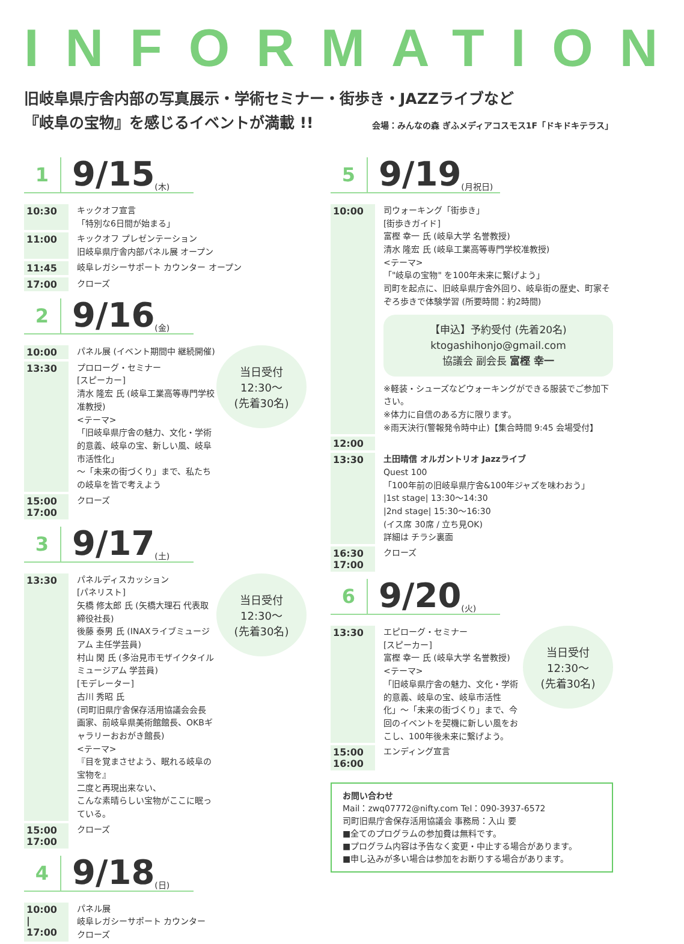INFORMATION
旧岐阜県庁舎内部の写真展示・学術セミナー・街歩き・JAZZライブなど
『岐阜の宝物』を感じるイベントが満載 !! 会場：みんなの森 ぎふメディアコスモス1F「ドキドキテラス」
1
9/15
(木)
10:30
キックオフ宣言
「特別な6日間が始まる」
11:00
キックオフ プレゼンテーション
旧岐阜県庁舎内部パネル展 オープン
11:45
岐阜レガシーサポート カウンター オープン
17:00
クローズ
2
9/16
(金)
当日受付
12:30〜
(先着30名)
10:00
パネル展 (イベント期間中 継続開催)
13:30
プロローグ・セミナー
[スピーカー]
清水 隆宏 氏 (岐阜工業高等専門学校准教授)
<テーマ>
「旧岐阜県庁舎の魅力、文化・学術的意義、岐阜の宝、新しい風、岐阜市活性化」
〜「未来の街づくり」まで、私たちの岐阜を皆で考えよう
15:00
17:00
クローズ
3
9/17
(土)
当日受付
12:30〜
(先着30名)
13:30
パネルディスカッション
[パネリスト]
矢橋 修太郎 氏 (矢橋大理石 代表取締役社長)
後藤 泰男 氏 (INAXライブミュージアム 主任学芸員)
村山 閑 氏 (多治見市モザイクタイルミュージアム 学芸員)
[モデレーター]
古川 秀昭 氏
(司町旧県庁舎保存活用協議会会長 画家、前岐阜県美術館館長、OKBギャラリーおおがき館長)
<テーマ>
『目を覚まさせよう、眠れる岐阜の宝物を』
二度と再現出来ない、
こんな素晴らしい宝物がここに眠っている。
15:00
17:00
クローズ
4
9/18
(日)
10:00
|
17:00
パネル展
岐阜レガシーサポート カウンター
クローズ
5
9/19
(月祝日)
10:00
司ウォーキング「街歩き」
[街歩きガイド]
富樫 幸一 氏 (岐阜大学 名誉教授)
清水 隆宏 氏 (岐阜工業高等専門学校准教授)
<テーマ>
「"岐阜の宝物" を100年未来に繋げよう」
司町を起点に、旧岐阜県庁舎外回り、岐阜街の歴史、町家そぞろ歩きで体験学習 (所要時間：約2時間)
【申込】予約受付 (先着20名)
ktogashihonjo@gmail.com
協議会 副会長 富樫 幸一
※軽装・シューズなどウォーキングができる服装でご参加下さい。
※体力に自信のある方に限ります。
※雨天決行(警報発令時中止)【集合時間 9:45 会場受付】
12:00
13:30
土田晴信 オルガントリオ Jazzライブ
Quest 100
「100年前の旧岐阜県庁舎&100年ジャズを味わおう」
|1st stage| 13:30〜14:30
|2nd stage| 15:30〜16:30
(イス席 30席 / 立ち見OK)
詳細は チラシ裏面
16:30
17:00
クローズ
6
9/20
(火)
当日受付
12:30〜
(先着30名)
13:30
エピローグ・セミナー
[スピーカー]
富樫 幸一 氏 (岐阜大学 名誉教授)
<テーマ>
「旧岐阜県庁舎の魅力、文化・学術的意義、岐阜の宝、岐阜市活性化」〜「未来の街づくり」まで、今回のイベントを契機に新しい風をおこし、100年後未来に繋げよう。
15:00
16:00
エンディング宣言
お問い合わせ
Mail：zwq07772@nifty.com Tel：090-3937-6572
司町旧県庁舎保存活用協議会 事務局：入山 要
■全てのプログラムの参加費は無料です。
■プログラム内容は予告なく変更・中止する場合があります。
■申し込みが多い場合は参加をお断りする場合があります。